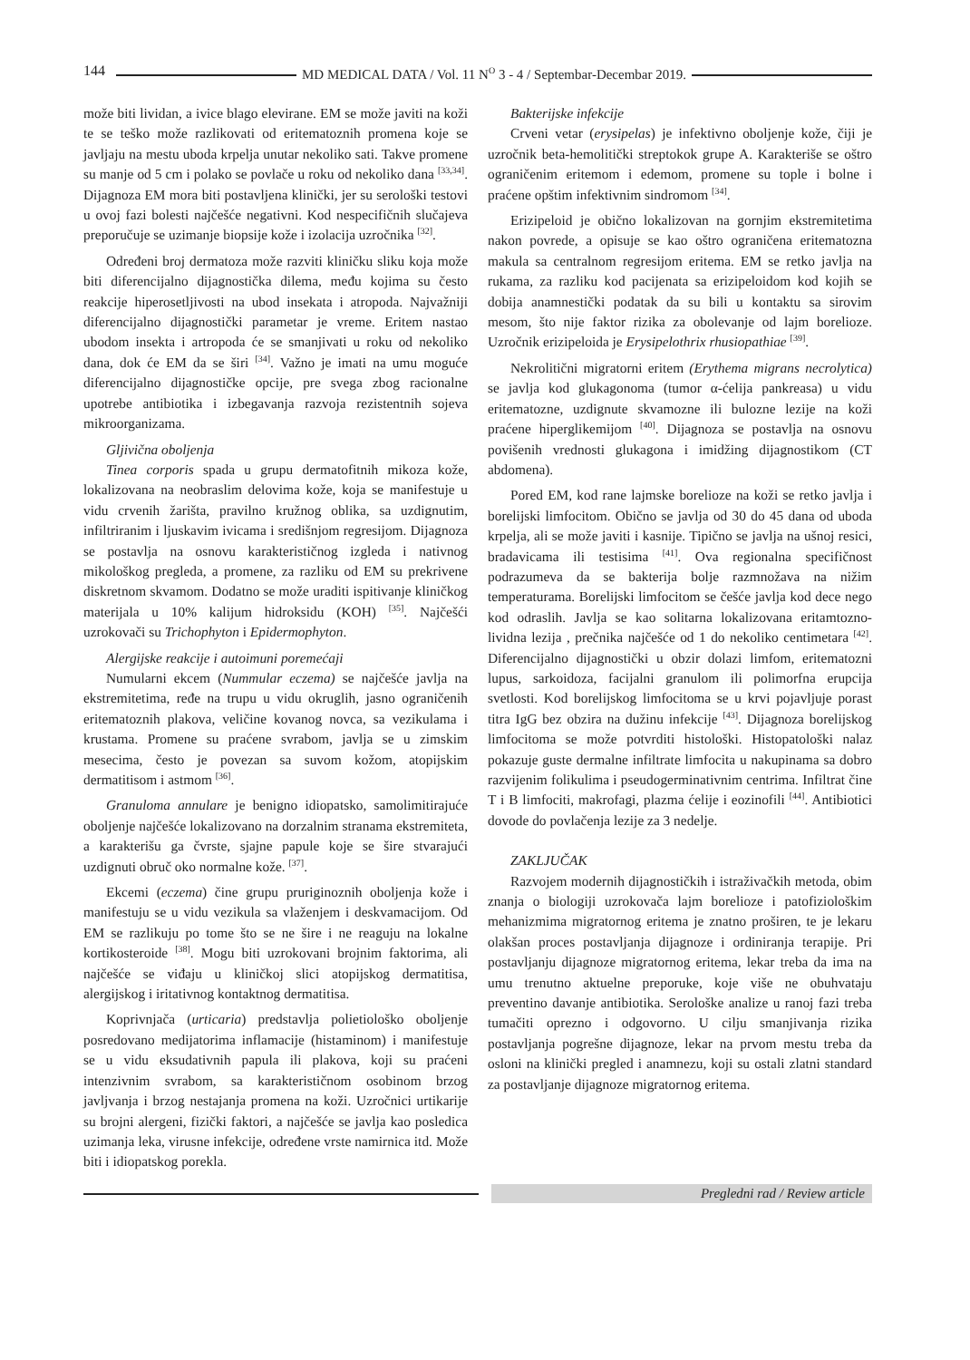144 MD MEDICAL DATA / Vol. 11 N<sup>O</sup> 3 - 4 / Septembar-Decembar 2019.
može biti lividan, a ivice blago elevirane. EM se može javiti na koži te se teško može razlikovati od eritematoznih promena koje se javljaju na mestu uboda krpelja unutar nekoliko sati. Takve promene su manje od 5 cm i polako se povlače u roku od nekoliko dana <sup>[33,34]</sup>. Dijagnoza EM mora biti postavljena klinički, jer su serološki testovi u ovoj fazi bolesti najčešće negativni. Kod nespecifičnih slučajeva preporučuje se uzimanje biopsije kože i izolacija uzročnika <sup>[32]</sup>.
Određeni broj dermatoza može razviti kliničku sliku koja može biti diferencijalno dijagnostička dilema, među kojima su često reakcije hiperosetljivosti na ubod insekata i atropoda. Najvažniji diferencijalno dijagnostički parametar je vreme. Eritem nastao ubodom insekta i artropoda će se smanjivati u roku od nekoliko dana, dok će EM da se širi <sup>[34]</sup>. Važno je imati na umu moguće diferencijalno dijagnostičke opcije, pre svega zbog racionalne upotrebe antibiotika i izbegavanja razvoja rezistentnih sojeva mikroorganizama.
Gljivična oboljenja
Tinea corporis spada u grupu dermatofitnih mikoza kože, lokalizovana na neobraslim delovima kože, koja se manifestuje u vidu crvenih žarišta, pravilno kružnog oblika, sa uzdignutim, infiltriranim i ljuskavim ivicama i središnjom regresijom. Dijagnoza se postavlja na osnovu karakterističnog izgleda i nativnog mikološkog pregleda, a promene, za razliku od EM su prekrivene diskretnom skvamom. Dodatno se može uraditi ispitivanje kliničkog materijala u 10% kalijum hidroksidu (KOH) <sup>[35]</sup>. Najčešći uzrokovači su Trichophyton i Epidermophyton.
Alergijske reakcije i autoimuni poremećaji
Numularni ekcem (Nummular eczema) se najčešće javlja na ekstremitetima, ređe na trupu u vidu okruglih, jasno ograničenih eritematoznih plakova, veličine kovanog novca, sa vezikulama i krustama. Promene su praćene svrabom, javlja se u zimskim mesecima, često je povezan sa suvom kožom, atopijskim dermatitisom i astmom <sup>[36]</sup>.
Granuloma annulare je benigno idiopatsko, samolimitirajuće oboljenje najčešće lokalizovano na dorzalnim stranama ekstremiteta, a karakterišu ga čvrste, sjajne papule koje se šire stvarajući uzdignuti obruč oko normalne kože. <sup>[37]</sup>.
Ekcemi (eczema) čine grupu pruriginoznih oboljenja kože i manifestuju se u vidu vezikula sa vlaženjem i deskvamacijom. Od EM se razlikuju po tome što se ne šire i ne reaguju na lokalne kortikosteroide <sup>[38]</sup>. Mogu biti uzrokovani brojnim faktorima, ali najčešće se viđaju u kliničkoj slici atopijskog dermatitisa, alergijskog i iritativnog kontaktnog dermatitisa.
Koprivnjača (urticaria) predstavlja polietiološko oboljenje posredovano medijatorima inflamacije (histaminom) i manifestuje se u vidu eksudativnih papula ili plakova, koji su praćeni intenzivnim svrabom, sa karakterističnom osobinom brzog javljvanja i brzog nestajanja promena na koži. Uzročnici urtikarije su brojni alergeni, fizički faktori, a najčešće se javlja kao posledica uzimanja leka, virusne infekcije, određene vrste namirnica itd. Može biti i idiopatskog porekla.
Bakterijske infekcije
Crveni vetar (erysipelas) je infektivno oboljenje kože, čiji je uzročnik beta-hemolitički streptokok grupe A. Karakteriše se oštro ograničenim eritemom i edemom, promene su tople i bolne i praćene opštim infektivnim sindromom <sup>[34]</sup>.
Erizipeloid je obično lokalizovan na gornjim ekstremitetima nakon povrede, a opisuje se kao oštro ograničena eritematozna makula sa centralnom regresijom eritema. EM se retko javlja na rukama, za razliku kod pacijenata sa erizipeloidom kod kojih se dobija anamnestički podatak da su bili u kontaktu sa sirovim mesom, što nije faktor rizika za obolevanje od lajm borelioze. Uzročnik erizipeloida je Erysipelothrix rhusiopathiae <sup>[39]</sup>.
Nekrolitični migratorni eritem (Erythema migrans necrolytica) se javlja kod glukagonoma (tumor α-ćelija pankreasa) u vidu eritematozne, uzdignute skvamozne ili bulozne lezije na koži praćene hiperglikemijom <sup>[40]</sup>. Dijagnoza se postavlja na osnovu povišenih vrednosti glukagona i imidžing dijagnostikom (CT abdomena).
Pored EM, kod rane lajmske borelioze na koži se retko javlja i borelijski limfocitom. Obično se javlja od 30 do 45 dana od uboda krpelja, ali se može javiti i kasnije. Tipično se javlja na ušnoj resici, bradavicama ili testisima <sup>[41]</sup>. Ova regionalna specifičnost podrazumeva da se bakterija bolje razmnožava na nižim temperaturama. Borelijski limfocitom se češće javlja kod dece nego kod odraslih. Javlja se kao solitarna lokalizovana eritamtozno-lividna lezija , prečnika najčešće od 1 do nekoliko centimetara <sup>[42]</sup>. Diferencijalno dijagnostički u obzir dolazi limfom, eritematozni lupus, sarkoidoza, facijalni granulom ili polimorfna erupcija svetlosti. Kod borelijskog limfocitoma se u krvi pojavljuje porast titra IgG bez obzira na dužinu infekcije <sup>[43]</sup>. Dijagnoza borelijskog limfocitoma se može potvrditi histološki. Histopatološki nalaz pokazuje guste dermalne infiltrate limfocita u nakupinama sa dobro razvijenim folikulima i pseudogerminativnim centrima. Infiltrat čine T i B limfociti, makrofagi, plazma ćelije i eozinofili <sup>[44]</sup>. Antibiotici dovode do povlačenja lezije za 3 nedelje.
ZAKLJUČAK
Razvojem modernih dijagnostičkih i istraživačkih metoda, obim znanja o biologiji uzrokovača lajm borelioze i patofiziološkim mehanizmima migratornog eritema je znatno proširen, te je lekaru olakšan proces postavljanja dijagnoze i ordiniranja terapije. Pri postavljanju dijagnoze migratornog eritema, lekar treba da ima na umu trenutno aktuelne preporuke, koje više ne obuhvataju preventino davanje antibiotika. Serološke analize u ranoj fazi treba tumačiti oprezno i odgovorno. U cilju smanjivanja rizika postavljanja pogrešne dijagnoze, lekar na prvom mestu treba da osloni na klinički pregled i anamnezu, koji su ostali zlatni standard za postavljanje dijagnoze migratornog eritema.
Pregledni rad / Review article